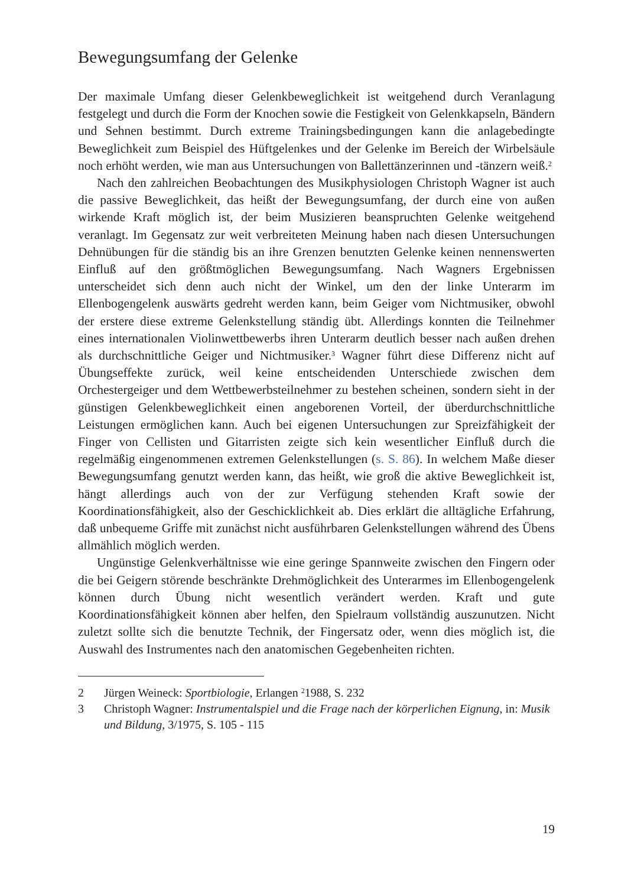Bewegungsumfang der Gelenke
Der maximale Umfang dieser Gelenkbeweglichkeit ist weitgehend durch Veranlagung festgelegt und durch die Form der Knochen sowie die Festigkeit von Gelenkkapseln, Bändern und Sehnen bestimmt. Durch extreme Trainingsbedingungen kann die anlagebedingte Beweglichkeit zum Beispiel des Hüftgelenkes und der Gelenke im Bereich der Wirbelsäule noch erhöht werden, wie man aus Untersuchungen von Ballettänzerinnen und -tänzern weiß.<sup>2</sup>
Nach den zahlreichen Beobachtungen des Musikphysiologen Christoph Wagner ist auch die passive Beweglichkeit, das heißt der Bewegungsumfang, der durch eine von außen wirkende Kraft möglich ist, der beim Musizieren beanspruchten Gelenke weitgehend veranlagt. Im Gegensatz zur weit verbreiteten Meinung haben nach diesen Untersuchungen Dehnübungen für die ständig bis an ihre Grenzen benutzten Gelenke keinen nennenswerten Einfluß auf den größtmöglichen Bewegungsumfang. Nach Wagners Ergebnissen unterscheidet sich denn auch nicht der Winkel, um den der linke Unterarm im Ellenbogengelenk auswärts gedreht werden kann, beim Geiger vom Nichtmusiker, obwohl der erstere diese extreme Gelenkstellung ständig übt. Allerdings konnten die Teilnehmer eines internationalen Violinwettbewerbs ihren Unterarm deutlich besser nach außen drehen als durchschnittliche Geiger und Nichtmusiker.<sup>3</sup> Wagner führt diese Differenz nicht auf Übungseffekte zurück, weil keine entscheidenden Unterschiede zwischen dem Orchestergeiger und dem Wettbewerbsteilnehmer zu bestehen scheinen, sondern sieht in der günstigen Gelenkbeweglichkeit einen angeborenen Vorteil, der überdurchschnittliche Leistungen ermöglichen kann. Auch bei eigenen Untersuchungen zur Spreizfähigkeit der Finger von Cellisten und Gitarristen zeigte sich kein wesentlicher Einfluß durch die regelmäßig eingenommenen extremen Gelenkstellungen (s. S. 86). In welchem Maße dieser Bewegungsumfang genutzt werden kann, das heißt, wie groß die aktive Beweglichkeit ist, hängt allerdings auch von der zur Verfügung stehenden Kraft sowie der Koordinationsfähigkeit, also der Geschicklichkeit ab. Dies erklärt die alltägliche Erfahrung, daß unbequeme Griffe mit zunächst nicht ausführbaren Gelenkstellungen während des Übens allmählich möglich werden.
Ungünstige Gelenkverhältnisse wie eine geringe Spannweite zwischen den Fingern oder die bei Geigern störende beschränkte Drehmöglichkeit des Unterarmes im Ellenbogengelenk können durch Übung nicht wesentlich verändert werden. Kraft und gute Koordinationsfähigkeit können aber helfen, den Spielraum vollständig auszunutzen. Nicht zuletzt sollte sich die benutzte Technik, der Fingersatz oder, wenn dies möglich ist, die Auswahl des Instrumentes nach den anatomischen Gegebenheiten richten.
2 Jürgen Weineck: Sportbiologie, Erlangen <sup>2</sup>1988, S. 232
3 Christoph Wagner: Instrumentalspiel und die Frage nach der körperlichen Eignung, in: Musik und Bildung, 3/1975, S. 105 - 115
19